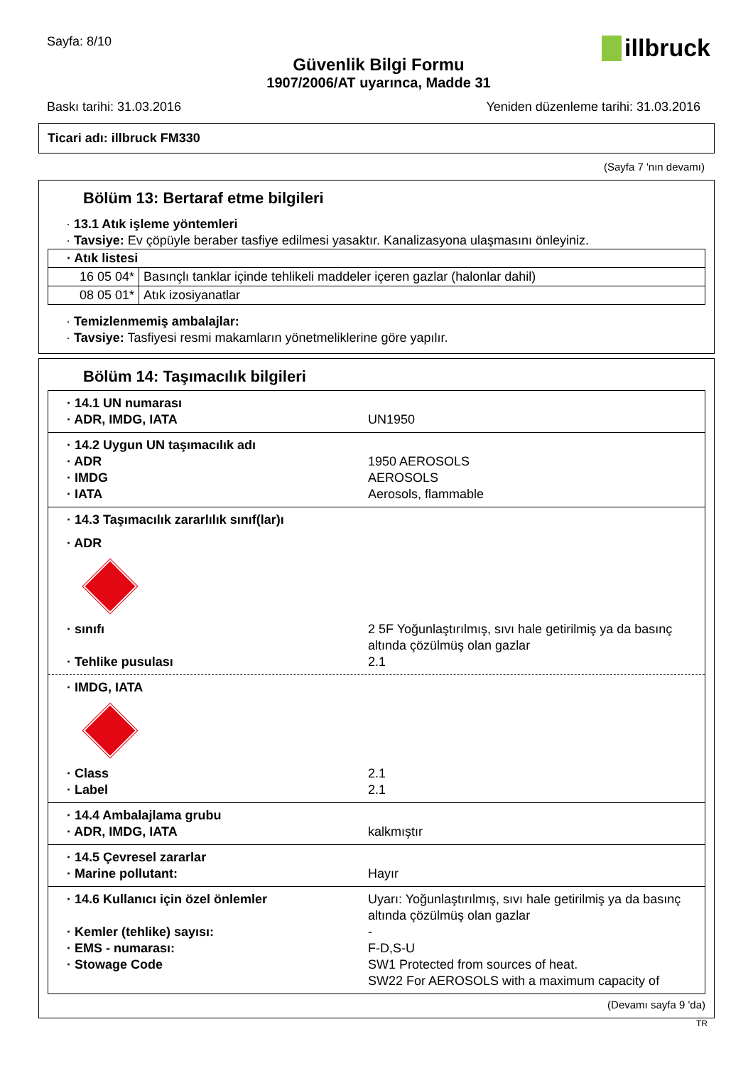Sayfa: 8/10
illbruck
Güvenlik Bilgi Formu
1907/2006/AT uyarınca, Madde 31
Baskı tarihi: 31.03.2016 Yeniden düzenleme tarihi: 31.03.2016
Ticari adı: illbruck FM330
(Sayfa 7 'nın devamı)
Bölüm 13: Bertaraf etme bilgileri
· 13.1 Atık işleme yöntemleri
· Tavsiye: Ev çöpüyle beraber tasfiye edilmesi yasaktır. Kanalizasyona ulaşmasını önleyiniz.
| · Atık listesi | |
| 16 05 04* | Basınçlı tanklar içinde tehlikeli maddeler içeren gazlar (halonlar dahil) |
| 08 05 01* | Atık izosiyanatlar |
· Temizlenmemiş ambalajlar:
· Tavsiye: Tasfiyesi resmi makamların yönetmeliklerine göre yapılır.
Bölüm 14: Taşımacılık bilgileri
· 14.1 UN numarası
· ADR, IMDG, IATA UN1950
· 14.2 Uygun UN taşımacılık adı
· ADR 1950 AEROSOLS
· IMDG AEROSOLS
· IATA Aerosols, flammable
· 14.3 Taşımacılık zararlılık sınıf(lar)ı
· ADR
· sınıfı 2 5F Yoğunlaştırılmış, sıvı hale getirilmiş ya da basınç altında çözülmüş olan gazlar
· Tehlike pusulası 2.1
· IMDG, IATA
· Class 2.1
· Label 2.1
· 14.4 Ambalajlama grubu
· ADR, IMDG, IATA kalkmıştır
· 14.5 Çevresel zararlar
· Marine pollutant: Hayır
· 14.6 Kullanıcı için özel önlemler Uyarı: Yoğunlaştırılmış, sıvı hale getirilmiş ya da basınç altında çözülmüş olan gazlar
· Kemler (tehlike) sayısı: -
· EMS - numarası: F-D,S-U
· Stowage Code SW1 Protected from sources of heat.
SW22 For AEROSOLS with a maximum capacity of
(Devamı sayfa 9 'da)
TR